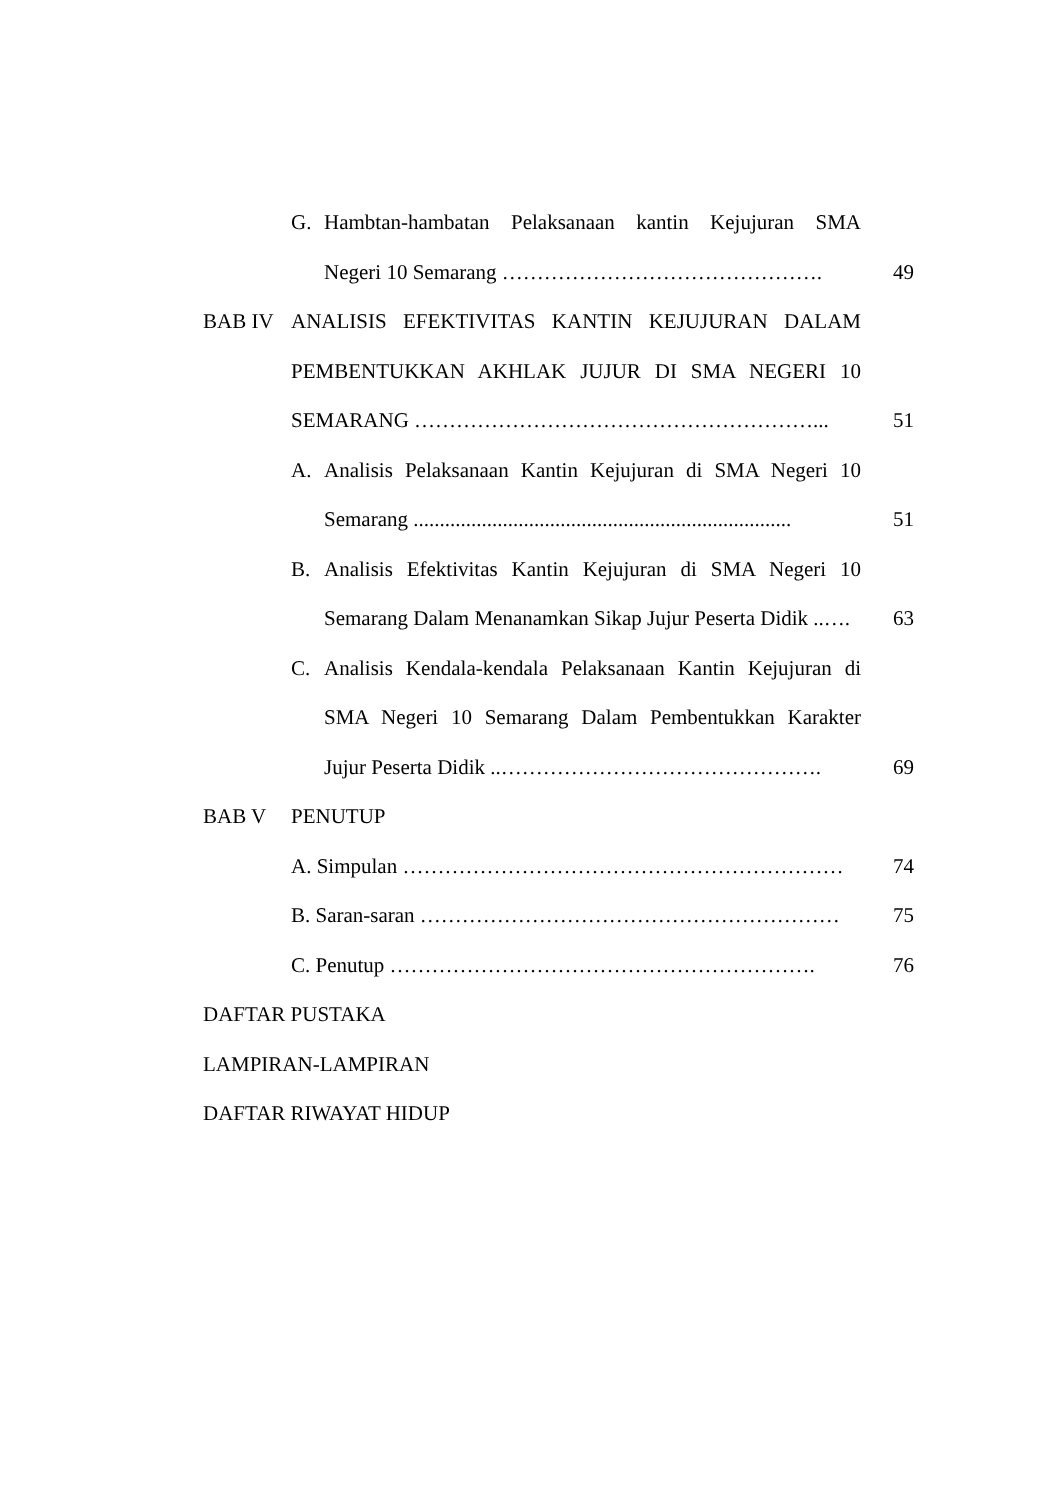G. Hambtan-hambatan Pelaksanaan kantin Kejujuran SMA
Negeri 10 Semarang ………………………………………. 49
BAB IV ANALISIS EFEKTIVITAS KANTIN KEJUJURAN DALAM
PEMBENTUKKAN AKHLAK JUJUR DI SMA NEGERI 10
SEMARANG …………………………………………………... 51
A. Analisis Pelaksanaan Kantin Kejujuran di SMA Negeri 10
Semarang ........................................................................
51
B. Analisis Efektivitas Kantin Kejujuran di SMA Negeri 10
Semarang Dalam Menanamkan Sikap Jujur Peserta Didik ..….
63
C. Analisis Kendala-kendala Pelaksanaan Kantin Kejujuran di
SMA Negeri 10 Semarang Dalam Pembentukkan Karakter
Jujur Peserta Didik ..………………………………………. 69
BAB V PENUTUP
A. Simpulan ……………………………………………………… 74
B. Saran-saran …………………………………………………… 75
C. Penutup ……………………………………………………. 76
DAFTAR PUSTAKA
LAMPIRAN-LAMPIRAN
DAFTAR RIWAYAT HIDUP